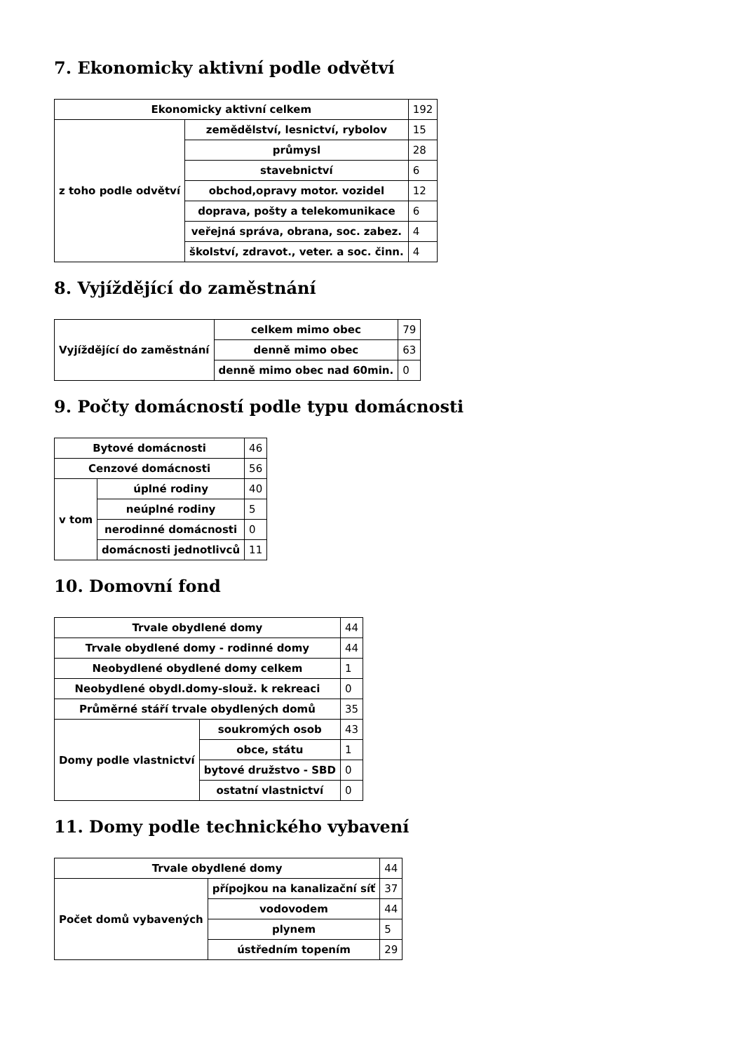7. Ekonomicky aktivní podle odvětví
| Ekonomicky aktivní celkem | | 192 |
| z toho podle odvětví | zemědělství, lesnictví, rybolov | 15 |
| | průmysl | 28 |
| | stavebnictví | 6 |
| | obchod,opravy motor. vozidel | 12 |
| | doprava, pošty a telekomunikace | 6 |
| | veřejná správa, obrana, soc. zabez. | 4 |
| | školství, zdravot., veter. a soc. činn. | 4 |
8. Vyjíždějící do zaměstnání
| Vyjíždějící do zaměstnání | celkem mimo obec | 79 |
| | denně mimo obec | 63 |
| | denně mimo obec nad 60min. | 0 |
9. Počty domácností podle typu domácnosti
| Bytové domácnosti | | 46 |
| Cenzové domácnosti | | 56 |
| v tom | úplné rodiny | 40 |
| | neúplné rodiny | 5 |
| | nerodinné domácnosti | 0 |
| | domácnosti jednotlivců | 11 |
10. Domovní fond
| Trvale obydlené domy | | 44 |
| Trvale obydlené domy - rodinné domy | | 44 |
| Neobydlené obydlené domy celkem | | 1 |
| Neobydlené obydl.domy-slouž. k rekreaci | | 0 |
| Průměrné stáří trvale obydlených domů | | 35 |
| Domy podle vlastnictví | soukromých osob | 43 |
| | obce, státu | 1 |
| | bytové družstvo - SBD | 0 |
| | ostatní vlastnictví | 0 |
11. Domy podle technického vybavení
| Trvale obydlené domy | | 44 |
| Počet domů vybavených | přípojkou na kanalizační síť | 37 |
| | vodovodem | 44 |
| | plynem | 5 |
| | ústředním topením | 29 |